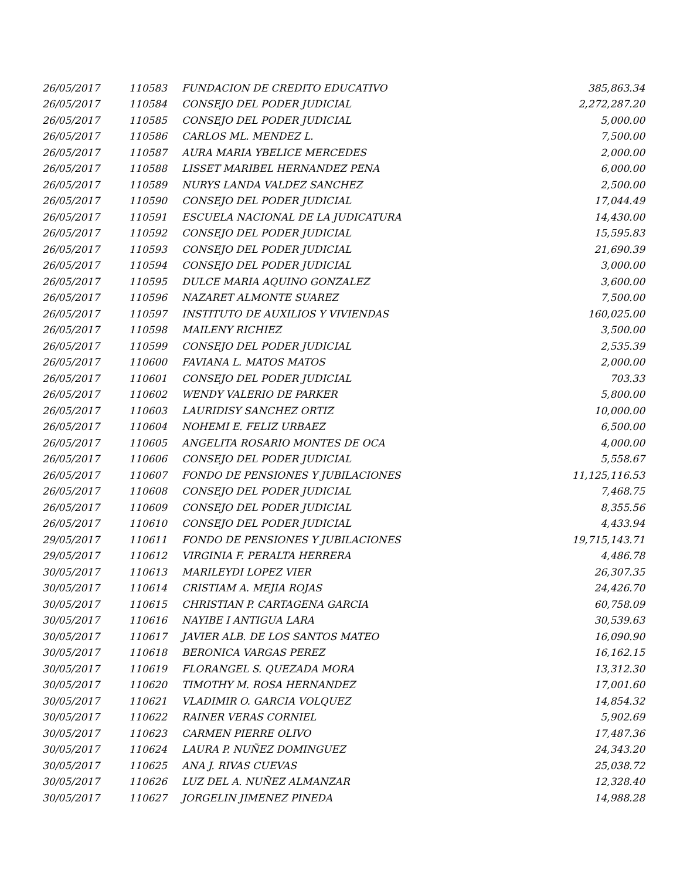| 26/05/2017 | 110583 | FUNDACION DE CREDITO EDUCATIVO | 385,863.34 |
| 26/05/2017 | 110584 | CONSEJO DEL PODER JUDICIAL | 2,272,287.20 |
| 26/05/2017 | 110585 | CONSEJO DEL PODER JUDICIAL | 5,000.00 |
| 26/05/2017 | 110586 | CARLOS ML. MENDEZ L. | 7,500.00 |
| 26/05/2017 | 110587 | AURA MARIA YBELICE MERCEDES | 2,000.00 |
| 26/05/2017 | 110588 | LISSET MARIBEL HERNANDEZ PENA | 6,000.00 |
| 26/05/2017 | 110589 | NURYS LANDA VALDEZ SANCHEZ | 2,500.00 |
| 26/05/2017 | 110590 | CONSEJO DEL PODER JUDICIAL | 17,044.49 |
| 26/05/2017 | 110591 | ESCUELA NACIONAL DE LA JUDICATURA | 14,430.00 |
| 26/05/2017 | 110592 | CONSEJO DEL PODER JUDICIAL | 15,595.83 |
| 26/05/2017 | 110593 | CONSEJO DEL PODER JUDICIAL | 21,690.39 |
| 26/05/2017 | 110594 | CONSEJO DEL PODER JUDICIAL | 3,000.00 |
| 26/05/2017 | 110595 | DULCE MARIA AQUINO GONZALEZ | 3,600.00 |
| 26/05/2017 | 110596 | NAZARET ALMONTE SUAREZ | 7,500.00 |
| 26/05/2017 | 110597 | INSTITUTO DE AUXILIOS Y VIVIENDAS | 160,025.00 |
| 26/05/2017 | 110598 | MAILENY RICHIEZ | 3,500.00 |
| 26/05/2017 | 110599 | CONSEJO DEL PODER JUDICIAL | 2,535.39 |
| 26/05/2017 | 110600 | FAVIANA L. MATOS MATOS | 2,000.00 |
| 26/05/2017 | 110601 | CONSEJO DEL PODER JUDICIAL | 703.33 |
| 26/05/2017 | 110602 | WENDY VALERIO DE PARKER | 5,800.00 |
| 26/05/2017 | 110603 | LAURIDISY SANCHEZ ORTIZ | 10,000.00 |
| 26/05/2017 | 110604 | NOHEMI E. FELIZ URBAEZ | 6,500.00 |
| 26/05/2017 | 110605 | ANGELITA ROSARIO MONTES DE OCA | 4,000.00 |
| 26/05/2017 | 110606 | CONSEJO DEL PODER JUDICIAL | 5,558.67 |
| 26/05/2017 | 110607 | FONDO DE PENSIONES Y JUBILACIONES | 11,125,116.53 |
| 26/05/2017 | 110608 | CONSEJO DEL PODER JUDICIAL | 7,468.75 |
| 26/05/2017 | 110609 | CONSEJO DEL PODER JUDICIAL | 8,355.56 |
| 26/05/2017 | 110610 | CONSEJO DEL PODER JUDICIAL | 4,433.94 |
| 29/05/2017 | 110611 | FONDO DE PENSIONES Y JUBILACIONES | 19,715,143.71 |
| 29/05/2017 | 110612 | VIRGINIA F. PERALTA HERRERA | 4,486.78 |
| 30/05/2017 | 110613 | MARILEYDI LOPEZ VIER | 26,307.35 |
| 30/05/2017 | 110614 | CRISTIAM A. MEJIA ROJAS | 24,426.70 |
| 30/05/2017 | 110615 | CHRISTIAN P. CARTAGENA GARCIA | 60,758.09 |
| 30/05/2017 | 110616 | NAYIBE I ANTIGUA LARA | 30,539.63 |
| 30/05/2017 | 110617 | JAVIER ALB. DE LOS SANTOS MATEO | 16,090.90 |
| 30/05/2017 | 110618 | BERONICA VARGAS PEREZ | 16,162.15 |
| 30/05/2017 | 110619 | FLORANGEL S. QUEZADA MORA | 13,312.30 |
| 30/05/2017 | 110620 | TIMOTHY M. ROSA HERNANDEZ | 17,001.60 |
| 30/05/2017 | 110621 | VLADIMIR O. GARCIA VOLQUEZ | 14,854.32 |
| 30/05/2017 | 110622 | RAINER VERAS CORNIEL | 5,902.69 |
| 30/05/2017 | 110623 | CARMEN PIERRE OLIVO | 17,487.36 |
| 30/05/2017 | 110624 | LAURA P. NUÑEZ DOMINGUEZ | 24,343.20 |
| 30/05/2017 | 110625 | ANA J. RIVAS CUEVAS | 25,038.72 |
| 30/05/2017 | 110626 | LUZ DEL A. NUÑEZ ALMANZAR | 12,328.40 |
| 30/05/2017 | 110627 | JORGELIN JIMENEZ PINEDA | 14,988.28 |